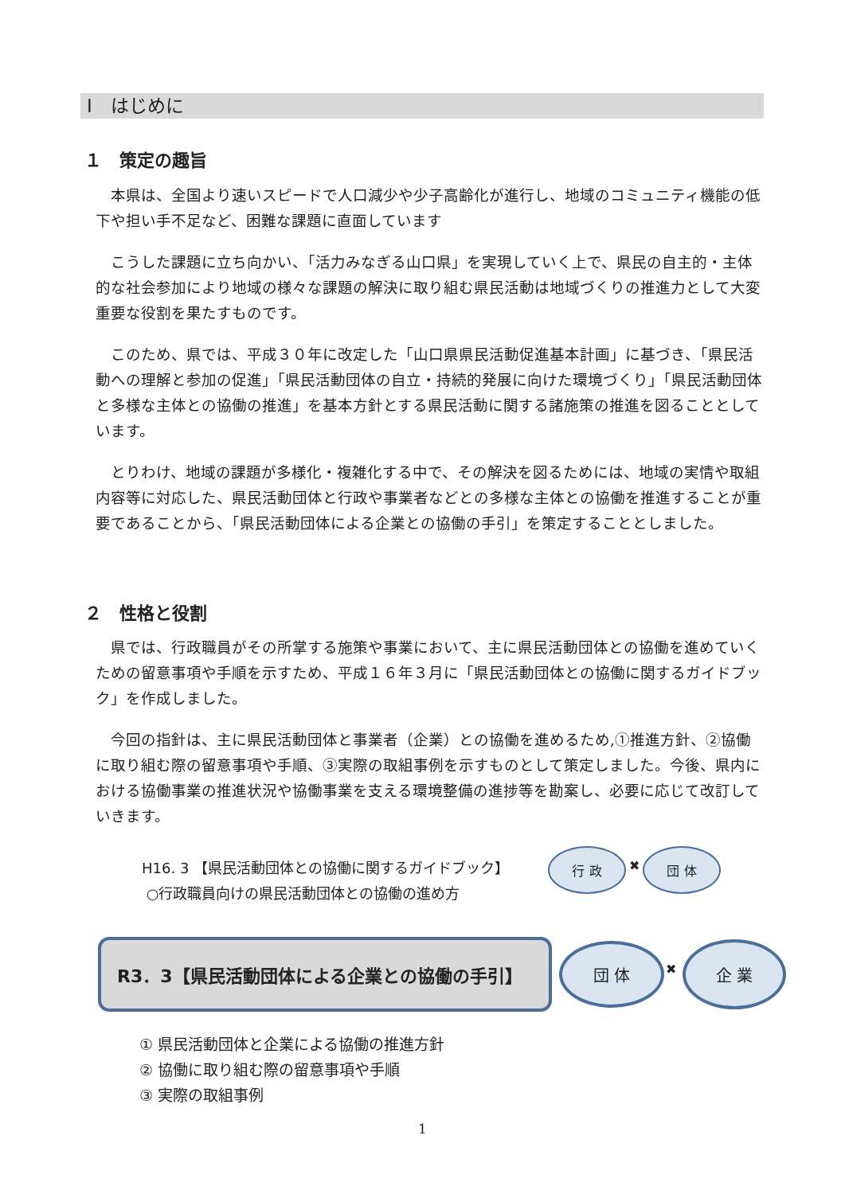Ⅰ　はじめに
１　策定の趣旨
　本県は、全国より速いスピードで人口減少や少子高齢化が進行し、地域のコミュニティ機能の低下や担い手不足など、困難な課題に直面しています
　こうした課題に立ち向かい、「活力みなぎる山口県」を実現していく上で、県民の自主的・主体的な社会参加により地域の様々な課題の解決に取り組む県民活動は地域づくりの推進力として大変重要な役割を果たすものです。
　このため、県では、平成３０年に改定した「山口県県民活動促進基本計画」に基づき、「県民活動への理解と参加の促進」「県民活動団体の自立・持続的発展に向けた環境づくり」「県民活動団体と多様な主体との協働の推進」を基本方針とする県民活動に関する諸施策の推進を図ることとしています。
　とりわけ、地域の課題が多様化・複雑化する中で、その解決を図るためには、地域の実情や取組内容等に対応した、県民活動団体と行政や事業者などとの多様な主体との協働を推進することが重要であることから、「県民活動団体による企業との協働の手引」を策定することとしました。
２　性格と役割
　県では、行政職員がその所掌する施策や事業において、主に県民活動団体との協働を進めていくための留意事項や手順を示すため、平成１６年３月に「県民活動団体との協働に関するガイドブック」を作成しました。
　今回の指針は、主に県民活動団体と事業者（企業）との協働を進めるため,①推進方針、②協働に取り組む際の留意事項や手順、③実際の取組事例を示すものとして策定しました。今後、県内における協働事業の推進状況や協働事業を支える環境整備の進捗等を勘案し、必要に応じて改訂していきます。
H16. 3 【県民活動団体との協働に関するガイドブック】
○行政職員向けの県民活動団体との協働の進め方
行 政
✖
団 体
R3．3【県民活動団体による企業との協働の手引】 団 体
✖
企 業
① 県民活動団体と企業による協働の推進方針
② 協働に取り組む際の留意事項や手順
③ 実際の取組事例
1